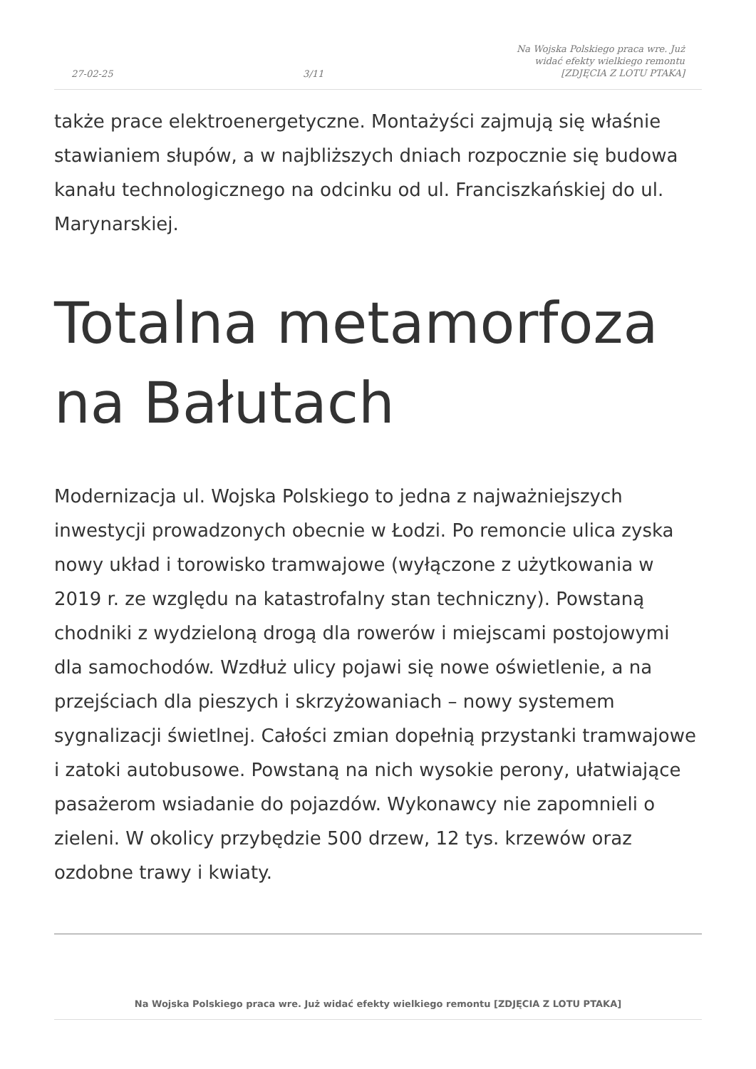27-02-25 3/11 Na Wojska Polskiego praca wre. Już widać efekty wielkiego remontu [ZDJĘCIA Z LOTU PTAKA]
także prace elektroenergetyczne. Montażyści zajmują się właśnie stawianiem słupów, a w najbliższych dniach rozpocznie się budowa kanału technologicznego na odcinku od ul. Franciszkańskiej do ul. Marynarskiej.
Totalna metamorfoza na Bałutach
Modernizacja ul. Wojska Polskiego to jedna z najważniejszych inwestycji prowadzonych obecnie w Łodzi. Po remoncie ulica zyska nowy układ i torowisko tramwajowe (wyłączone z użytkowania w 2019 r. ze względu na katastrofalny stan techniczny). Powstaną chodniki z wydzieloną drogą dla rowerów i miejscami postojowymi dla samochodów. Wzdłuż ulicy pojawi się nowe oświetlenie, a na przejściach dla pieszych i skrzyżowaniach – nowy systemem sygnalizacji świetlnej. Całości zmian dopełnią przystanki tramwajowe i zatoki autobusowe. Powstaną na nich wysokie perony, ułatwiające pasażerom wsiadanie do pojazdów. Wykonawcy nie zapomnieli o zieleni. W okolicy przybędzie 500 drzew, 12 tys. krzewów oraz ozdobne trawy i kwiaty.
Na Wojska Polskiego praca wre. Już widać efekty wielkiego remontu [ZDJĘCIA Z LOTU PTAKA]